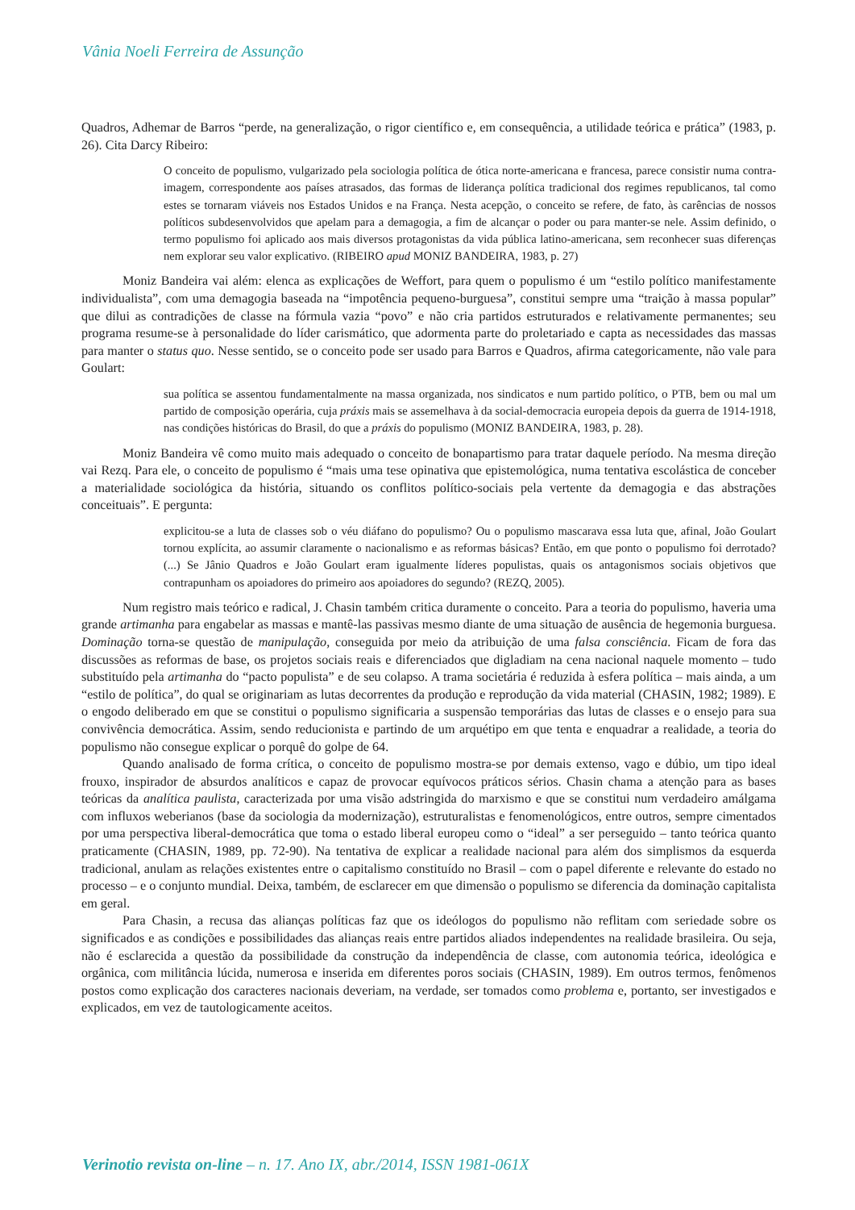Vânia Noeli Ferreira de Assunção
Quadros, Adhemar de Barros “perde, na generalização, o rigor científico e, em consequência, a utilidade teórica e prática” (1983, p. 26). Cita Darcy Ribeiro:
O conceito de populismo, vulgarizado pela sociologia política de ótica norte-americana e francesa, parece consistir numa contra-imagem, correspondente aos países atrasados, das formas de liderança política tradicional dos regimes republicanos, tal como estes se tornaram viáveis nos Estados Unidos e na França. Nesta acepção, o conceito se refere, de fato, às carências de nossos políticos subdesenvolvidos que apelam para a demagogia, a fim de alcançar o poder ou para manter-se nele. Assim definido, o termo populismo foi aplicado aos mais diversos protagonistas da vida pública latino-americana, sem reconhecer suas diferenças nem explorar seu valor explicativo. (RIBEIRO apud MONIZ BANDEIRA, 1983, p. 27)
Moniz Bandeira vai além: elenca as explicações de Weffort, para quem o populismo é um “estilo político manifestamente individualista”, com uma demagogia baseada na “impotência pequeno-burguesa”, constitui sempre uma “traição à massa popular” que dilui as contradições de classe na fórmula vazia “povo” e não cria partidos estruturados e relativamente permanentes; seu programa resume-se à personalidade do líder carismático, que adormenta parte do proletariado e capta as necessidades das massas para manter o status quo. Nesse sentido, se o conceito pode ser usado para Barros e Quadros, afirma categoricamente, não vale para Goulart:
sua política se assentou fundamentalmente na massa organizada, nos sindicatos e num partido político, o PTB, bem ou mal um partido de composição operária, cuja práxis mais se assemelhava à da social-democracia europeia depois da guerra de 1914-1918, nas condições históricas do Brasil, do que a práxis do populismo (MONIZ BANDEIRA, 1983, p. 28).
Moniz Bandeira vê como muito mais adequado o conceito de bonapartismo para tratar daquele período. Na mesma direção vai Rezq. Para ele, o conceito de populismo é “mais uma tese opinativa que epistemológica, numa tentativa escolástica de conceber a materialidade sociológica da história, situando os conflitos político-sociais pela vertente da demagogia e das abstrações conceituais”. E pergunta:
explicitou-se a luta de classes sob o véu diáfano do populismo? Ou o populismo mascarava essa luta que, afinal, João Goulart tornou explícita, ao assumir claramente o nacionalismo e as reformas básicas? Então, em que ponto o populismo foi derrotado? (...) Se Jânio Quadros e João Goulart eram igualmente líderes populistas, quais os antagonismos sociais objetivos que contrapunham os apoiadores do primeiro aos apoiadores do segundo? (REZQ, 2005).
Num registro mais teórico e radical, J. Chasin também critica duramente o conceito. Para a teoria do populismo, haveria uma grande artimanha para engabelar as massas e mantê-las passivas mesmo diante de uma situação de ausência de hegemonia burguesa. Dominação torna-se questão de manipulação, conseguida por meio da atribuição de uma falsa consciência. Ficam de fora das discussões as reformas de base, os projetos sociais reais e diferenciados que digladiam na cena nacional naquele momento – tudo substituído pela artimanha do “pacto populista” e de seu colapso. A trama societária é reduzida à esfera política – mais ainda, a um “estilo de política”, do qual se originariam as lutas decorrentes da produção e reprodução da vida material (CHASIN, 1982; 1989). E o engodo deliberado em que se constitui o populismo significaria a suspensão temporárias das lutas de classes e o ensejo para sua convivência democrática. Assim, sendo reducionista e partindo de um arquétipo em que tenta e enquadrar a realidade, a teoria do populismo não consegue explicar o porquê do golpe de 64.
Quando analisado de forma crítica, o conceito de populismo mostra-se por demais extenso, vago e dúbio, um tipo ideal frouxo, inspirador de absurdos analíticos e capaz de provocar equívocos práticos sérios. Chasin chama a atenção para as bases teóricas da analítica paulista, caracterizada por uma visão adstringida do marxismo e que se constitui num verdadeiro amálgama com influxos weberianos (base da sociologia da modernização), estruturalistas e fenomenológicos, entre outros, sempre cimentados por uma perspectiva liberal-democrática que toma o estado liberal europeu como o “ideal” a ser perseguido – tanto teórica quanto praticamente (CHASIN, 1989, pp. 72-90). Na tentativa de explicar a realidade nacional para além dos simplismos da esquerda tradicional, anulam as relações existentes entre o capitalismo constituído no Brasil – com o papel diferente e relevante do estado no processo – e o conjunto mundial. Deixa, também, de esclarecer em que dimensão o populismo se diferencia da dominação capitalista em geral.
Para Chasin, a recusa das alianças políticas faz que os ideólogos do populismo não reflitam com seriedade sobre os significados e as condições e possibilidades das alianças reais entre partidos aliados independentes na realidade brasileira. Ou seja, não é esclarecida a questão da possibilidade da construção da independência de classe, com autonomia teórica, ideológica e orgânica, com militância lúcida, numerosa e inserida em diferentes poros sociais (CHASIN, 1989). Em outros termos, fenômenos postos como explicação dos caracteres nacionais deveriam, na verdade, ser tomados como problema e, portanto, ser investigados e explicados, em vez de tautologicamente aceitos.
Verinotio revista on-line – n. 17. Ano IX, abr./2014, ISSN 1981-061X